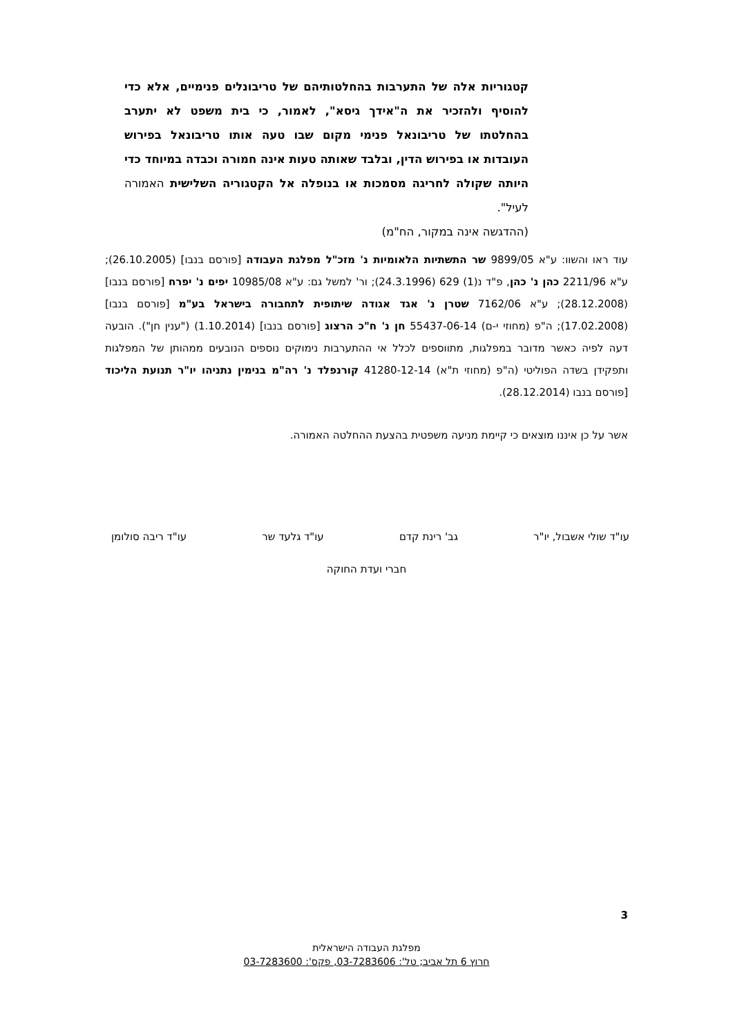קטגוריות אלה של התערבות בהחלטותיהם של טריבונלים פנימיים, אלא כדי להוסיף ולהזכיר את ה"אידך גיסא", לאמור, כי בית משפט לא יתערב בהחלטתו של טריבונאל פנימי מקום שבו טעה אותו טריבונאל בפירוש העובדות או בפירוש הדין, ובלבד שאותה טעות אינה חמורה וכבדה במיוחד כדי היותה שקולה לחריגה מסמכות או בנופלה אל הקטגוריה השלישית האמורה לעיל".
(ההדגשה אינה במקור, הח"מ)
עוד ראו והשוו: ע"א 9899/05 שר התשתיות הלאומיות נ' מזכ"ל מפלגת העבודה [פורסם בנבו] (26.10.2005); ע"א 2211/96 כהן נ' כהן, פ"ד נ(1) 629 (24.3.1996); ור' למשל גם: ע"א 10985/08 יפים נ' יפרח [פורסם בנבו] (28.12.2008); ע"א 7162/06 שטרן נ' אגד אגודה שיתופית לתחבורה בישראל בע"מ [פורסם בנבו] (17.02.2008); ה"פ (מחוזי י-ם) 55437-06-14 חן נ' ח"כ הרצוג [פורסם בנבו] (1.10.2014) ("ענין חן"). הובעה דעה לפיה כאשר מדובר במפלגות, מתווספים לכלל אי ההתערבות נימוקים נוספים הנובעים ממהותן של המפלגות ותפקידן בשדה הפוליטי (ה"פ (מחוזי ת"א) 41280-12-14 קורנפלד נ' רה"מ בנימין נתניהו יו"ר תנועת הליכוד [פורסם בנבו (28.12.2014).
אשר על כן איננו מוצאים כי קיימת מניעה משפטית בהצעת ההחלטה האמורה.
עו"ד שולי אשבול, יו"ר גב' רינת קדם עו"ד גלעד שר עו"ד ריבה סולומן
חברי ועדת החוקה
3
מפלגת העבודה הישראלית
חרוץ 6 תל אביב; טל': 03-7283606, פקס': 03-7283600